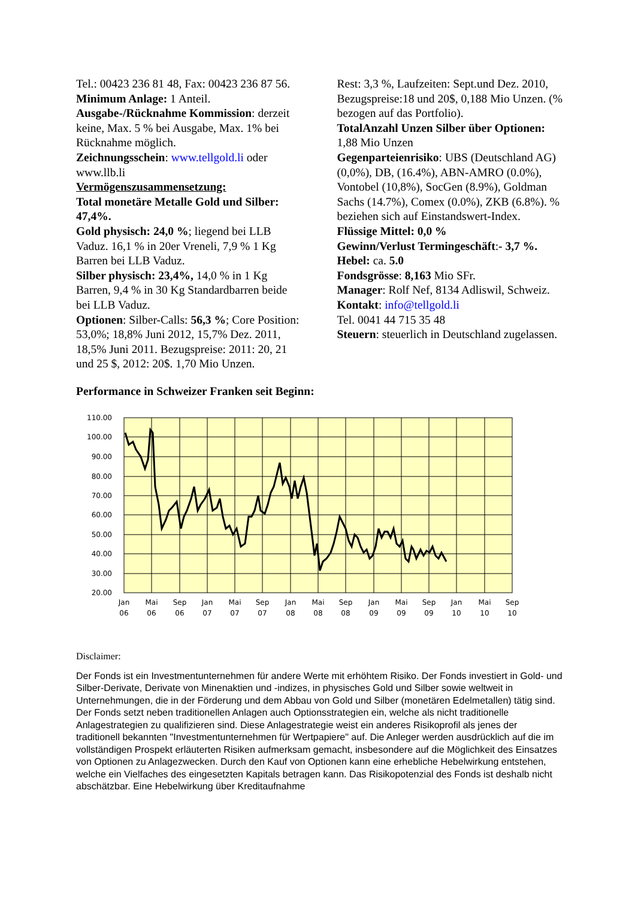Tel.: 00423 236 81 48, Fax: 00423 236 87 56.
Minimum Anlage: 1 Anteil.
Ausgabe-/Rücknahme Kommission: derzeit keine, Max. 5 % bei Ausgabe, Max. 1% bei Rücknahme möglich.
Zeichnungsschein: www.tellgold.li oder www.llb.li
Vermögenszusammensetzung:
Total monetäre Metalle Gold und Silber: 47,4%.
Gold physisch: 24,0 %; liegend bei LLB Vaduz. 16,1 % in 20er Vreneli, 7,9 % 1 Kg Barren bei LLB Vaduz.
Silber physisch: 23,4%, 14,0 % in 1 Kg Barren, 9,4 % in 30 Kg Standardbarren beide bei LLB Vaduz.
Optionen: Silber-Calls: 56,3 %; Core Position: 53,0%; 18,8% Juni 2012, 15,7% Dez. 2011, 18,5% Juni 2011. Bezugspreise: 2011: 20, 21 und 25 $, 2012: 20$. 1,70 Mio Unzen.
Rest: 3,3 %, Laufzeiten: Sept.und Dez. 2010, Bezugspreise:18 und 20$, 0,188 Mio Unzen. (% bezogen auf das Portfolio).
TotalAnzahl Unzen Silber über Optionen: 1,88 Mio Unzen
Gegenparteienrisiko: UBS (Deutschland AG) (0,0%), DB, (16.4%), ABN-AMRO (0.0%), Vontobel (10,8%), SocGen (8.9%), Goldman Sachs (14.7%), Comex (0.0%), ZKB (6.8%). % beziehen sich auf Einstandswert-Index.
Flüssige Mittel: 0,0 %
Gewinn/Verlust Termingeschäft:- 3,7 %.
Hebel: ca. 5.0
Fondsgrösse: 8,163 Mio SFr.
Manager: Rolf Nef, 8134 Adliswil, Schweiz.
Kontakt: info@tellgold.li
Tel. 0041 44 715 35 48
Steuern: steuerlich in Deutschland zugelassen.
Performance in Schweizer Franken seit Beginn:
110.00
100.00
90.00
80.00
70.00
60.00
50.00
40.00
30.00
20.00
Jan
Mai
Sep
Jan
Mai
Sep
Jan
Mai
Sep
Jan
Mai
Sep
Jan
Mai
Sep
06
06
06
07
07
07
08
08
08
09
09
09
10
10
10
Disclaimer:
Der Fonds ist ein Investmentunternehmen für andere Werte mit erhöhtem Risiko. Der Fonds investiert in Gold- und Silber-Derivate, Derivate von Minenaktien und -indizes, in physisches Gold und Silber sowie weltweit in Unternehmungen, die in der Förderung und dem Abbau von Gold und Silber (monetären Edelmetallen) tätig sind. Der Fonds setzt neben traditionellen Anlagen auch Optionsstrategien ein, welche als nicht traditionelle Anlagestrategien zu qualifizieren sind. Diese Anlagestrategie weist ein anderes Risikoprofil als jenes der traditionell bekannten "Investmentunternehmen für Wertpapiere" auf. Die Anleger werden ausdrücklich auf die im vollständigen Prospekt erläuterten Risiken aufmerksam gemacht, insbesondere auf die Möglichkeit des Einsatzes von Optionen zu Anlagezwecken. Durch den Kauf von Optionen kann eine erhebliche Hebelwirkung entstehen, welche ein Vielfaches des eingesetzten Kapitals betragen kann. Das Risikopotenzial des Fonds ist deshalb nicht abschätzbar. Eine Hebelwirkung über Kreditaufnahme